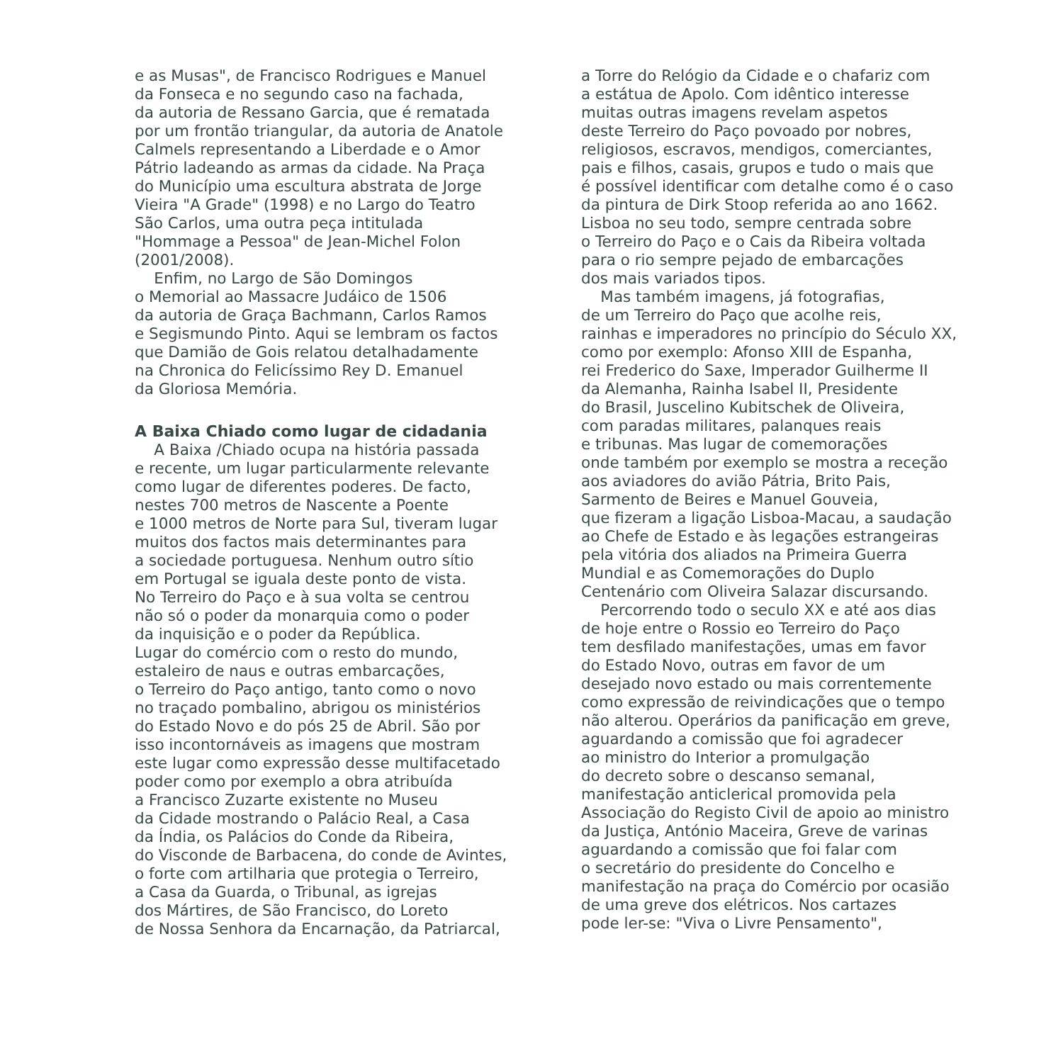e as Musas", de Francisco Rodrigues e Manuel
da Fonseca e no segundo caso na fachada,
da autoria de Ressano Garcia, que é rematada
por um frontão triangular, da autoria de Anatole
Calmels representando a Liberdade e o Amor
Pátrio ladeando as armas da cidade. Na Praça
do Município uma escultura abstrata de Jorge
Vieira "A Grade" (1998) e no Largo do Teatro
São Carlos, uma outra peça intitulada
"Hommage a Pessoa" de Jean-Michel Folon
(2001/2008).
Enfim, no Largo de São Domingos
o Memorial ao Massacre Judáico de 1506
da autoria de Graça Bachmann, Carlos Ramos
e Segismundo Pinto. Aqui se lembram os factos
que Damião de Gois relatou detalhadamente
na Chronica do Felicíssimo Rey D. Emanuel
da Gloriosa Memória.
A Baixa Chiado como lugar de cidadania
A Baixa /Chiado ocupa na história passada
e recente, um lugar particularmente relevante
como lugar de diferentes poderes. De facto,
nestes 700 metros de Nascente a Poente
e 1000 metros de Norte para Sul, tiveram lugar
muitos dos factos mais determinantes para
a sociedade portuguesa. Nenhum outro sítio
em Portugal se iguala deste ponto de vista.
No Terreiro do Paço e à sua volta se centrou
não só o poder da monarquia como o poder
da inquisição e o poder da República.
Lugar do comércio com o resto do mundo,
estaleiro de naus e outras embarcações,
o Terreiro do Paço antigo, tanto como o novo
no traçado pombalino, abrigou os ministérios
do Estado Novo e do pós 25 de Abril. São por
isso incontornáveis as imagens que mostram
este lugar como expressão desse multifacetado
poder como por exemplo a obra atribuída
a Francisco Zuzarte existente no Museu
da Cidade mostrando o Palácio Real, a Casa
da Índia, os Palácios do Conde da Ribeira,
do Visconde de Barbacena, do conde de Avintes,
o forte com artilharia que protegia o Terreiro,
a Casa da Guarda, o Tribunal, as igrejas
dos Mártires, de São Francisco, do Loreto
de Nossa Senhora da Encarnação, da Patriarcal,
a Torre do Relógio da Cidade e o chafariz com
a estátua de Apolo. Com idêntico interesse
muitas outras imagens revelam aspetos
deste Terreiro do Paço povoado por nobres,
religiosos, escravos, mendigos, comerciantes,
pais e filhos, casais, grupos e tudo o mais que
é possível identificar com detalhe como é o caso
da pintura de Dirk Stoop referida ao ano 1662.
Lisboa no seu todo, sempre centrada sobre
o Terreiro do Paço e o Cais da Ribeira voltada
para o rio sempre pejado de embarcações
dos mais variados tipos.
Mas também imagens, já fotografias,
de um Terreiro do Paço que acolhe reis,
rainhas e imperadores no princípio do Século XX,
como por exemplo: Afonso XIII de Espanha,
rei Frederico do Saxe, Imperador Guilherme II
da Alemanha, Rainha Isabel II, Presidente
do Brasil, Juscelino Kubitschek de Oliveira,
com paradas militares, palanques reais
e tribunas. Mas lugar de comemorações
onde também por exemplo se mostra a receção
aos aviadores do avião Pátria, Brito Pais,
Sarmento de Beires e Manuel Gouveia,
que fizeram a ligação Lisboa-Macau, a saudação
ao Chefe de Estado e às legações estrangeiras
pela vitória dos aliados na Primeira Guerra
Mundial e as Comemorações do Duplo
Centenário com Oliveira Salazar discursando.
Percorrendo todo o seculo XX e até aos dias
de hoje entre o Rossio eo Terreiro do Paço
tem desfilado manifestações, umas em favor
do Estado Novo, outras em favor de um
desejado novo estado ou mais correntemente
como expressão de reivindicações que o tempo
não alterou. Operários da panificação em greve,
aguardando a comissão que foi agradecer
ao ministro do Interior a promulgação
do decreto sobre o descanso semanal,
manifestação anticlerical promovida pela
Associação do Registo Civil de apoio ao ministro
da Justiça, António Maceira, Greve de varinas
aguardando a comissão que foi falar com
o secretário do presidente do Concelho e
manifestação na praça do Comércio por ocasião
de uma greve dos elétricos. Nos cartazes
pode ler-se: "Viva o Livre Pensamento",